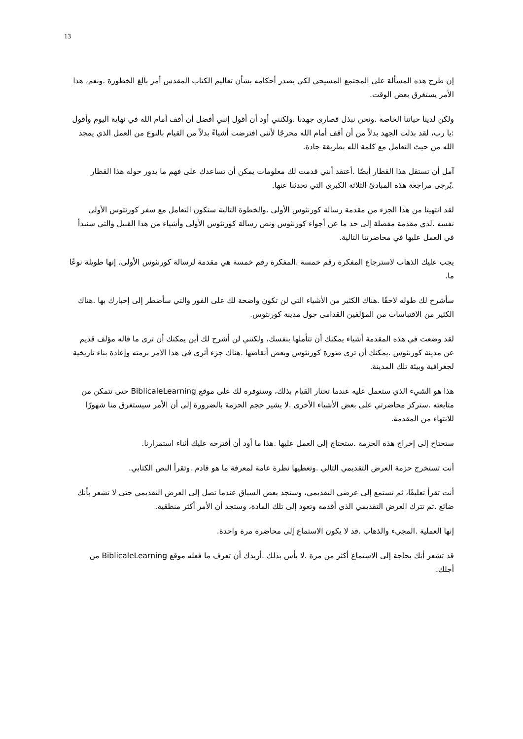13
إن طرح هذه المسألة على المجتمع المسيحي لكي يصدر أحكامه بشأن تعاليم الكتاب المقدس أمر بالغ الخطورة .ونعم، هذا الأمر يستغرق بعض الوقت.
ولكن لدينا حياتنا الخاصة .ونحن نبذل قصارى جهدنا .ولكنني أود أن أقول إنني أفضل أن أقف أمام الله في نهاية اليوم وأقول :يا رب، لقد بذلت الجهد بدلاً من أن أقف أمام الله محرجًا لأنني افترضت أشياءً بدلاً من القيام بالنوع من العمل الذي يمجد الله من حيث التعامل مع كلمة الله بطريقة جادة.
آمل أن تستقل هذا القطار أيضًا .أعتقد أنني قدمت لك معلومات يمكن أن تساعدك على فهم ما يدور حوله هذا القطار .يُرجى مراجعة هذه المبادئ الثلاثة الكبرى التي تحدثنا عنها.
لقد انتهينا من هذا الجزء من مقدمة رسالة كورنثوس الأولى .والخطوة التالية ستكون التعامل مع سفر كورنثوس الأولى نفسه .لدي مقدمة مفصلة إلى حد ما عن أجواء كورنثوس ونص رسالة كورنثوس الأولى وأشياء من هذا القبيل والتي سنبدأ في العمل عليها في محاضرتنا التالية.
يجب عليك الذهاب لاسترجاع المفكرة رقم خمسة .المفكرة رقم خمسة هي مقدمة لرسالة كورنثوس الأولى. إنها طويلة نوعًا ما.
سأشرح لك طوله لاحقًا .هناك الكثير من الأشياء التي لن تكون واضحة لك على الفور والتي سأضطر إلى إخبارك بها .هناك الكثير من الاقتباسات من المؤلفين القدامى حول مدينة كورنثوس.
لقد وضعت في هذه المقدمة أشياء يمكنك أن تتأملها بنفسك، ولكنني لن أشرح لك أين يمكنك أن ترى ما قاله مؤلف قديم عن مدينة كورنثوس .يمكنك أن ترى صورة كورنثوس وبعض أنقاضها .هناك جزء أثري في هذا الأمر برمته وإعادة بناء تاريخية لجغرافية وبيئة تلك المدينة.
هذا هو الشيء الذي ستعمل عليه عندما تختار القيام بذلك، وسنوفره لك على موقع BiblicaleLearning حتى تتمكن من متابعته .ستركز محاضرتي على بعض الأشياء الأخرى .لا يشير حجم الحزمة بالضرورة إلى أن الأمر سيستغرق منا شهورًا للانتهاء من المقدمة.
ستحتاج إلى إخراج هذه الحزمة .ستحتاج إلى العمل عليها .هذا ما أود أن أقترحه عليك أثناء استمرارنا.
أنت تستخرج حزمة العرض التقديمي التالي .وتعطيها نظرة عامة لمعرفة ما هو قادم .وتقرأ النص الكتابي.
أنت تقرأ تعليقًا، ثم تستمع إلى عرضي التقديمي، وستجد بعض السياق عندما تصل إلى العرض التقديمي حتى لا تشعر بأنك ضائع .ثم تترك العرض التقديمي الذي أقدمه وتعود إلى تلك المادة، وستجد أن الأمر أكثر منطقية.
إنها العملية .المجيء والذهاب .قد لا يكون الاستماع إلى محاضرة مرة واحدة.
قد تشعر أنك بحاجة إلى الاستماع أكثر من مرة .لا بأس بذلك .أريدك أن تعرف ما فعله موقع BiblicaleLearning من أجلك.